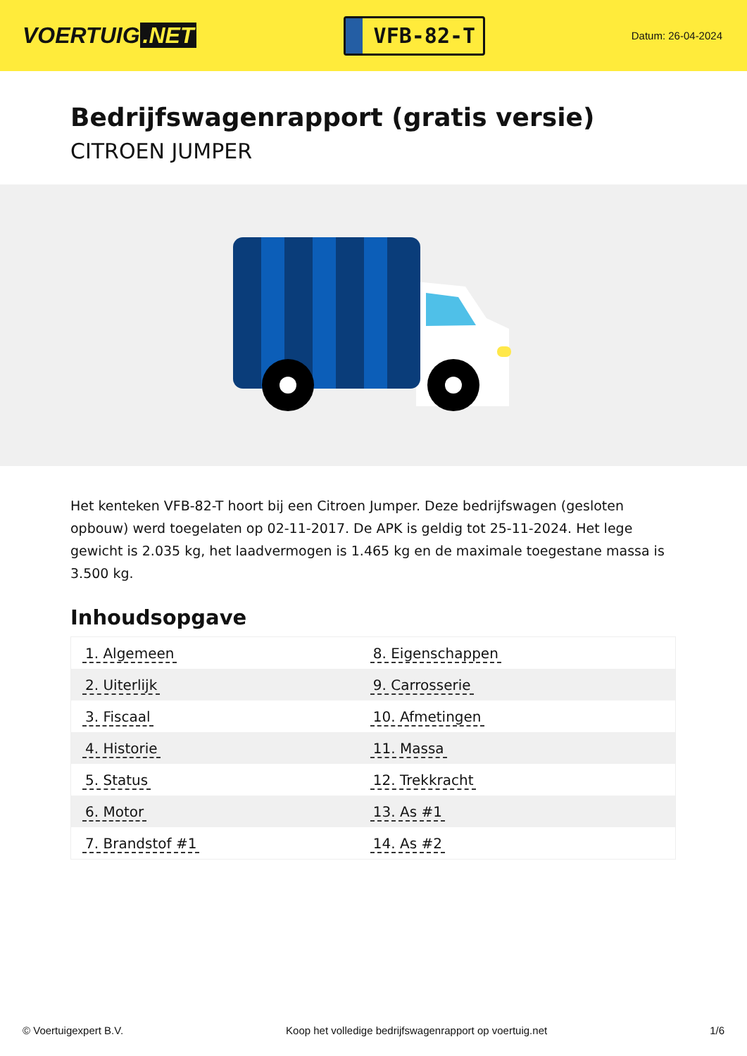VOERTUIG.NET
VFB-82-T
Datum: 26-04-2024
Bedrijfswagenrapport (gratis versie)
CITROEN JUMPER
Het kenteken VFB-82-T hoort bij een Citroen Jumper. Deze bedrijfswagen (gesloten opbouw) werd toegelaten op 02-11-2017. De APK is geldig tot 25-11-2024. Het lege gewicht is 2.035 kg, het laadvermogen is 1.465 kg en de maximale toegestane massa is 3.500 kg.
Inhoudsopgave
| 1. Algemeen | 8. Eigenschappen |
| 2. Uiterlijk | 9. Carrosserie |
| 3. Fiscaal | 10. Afmetingen |
| 4. Historie | 11. Massa |
| 5. Status | 12. Trekkracht |
| 6. Motor | 13. As #1 |
| 7. Brandstof #1 | 14. As #2 |
© Voertuigexpert B.V. Koop het volledige bedrijfswagenrapport op voertuig.net 1/6